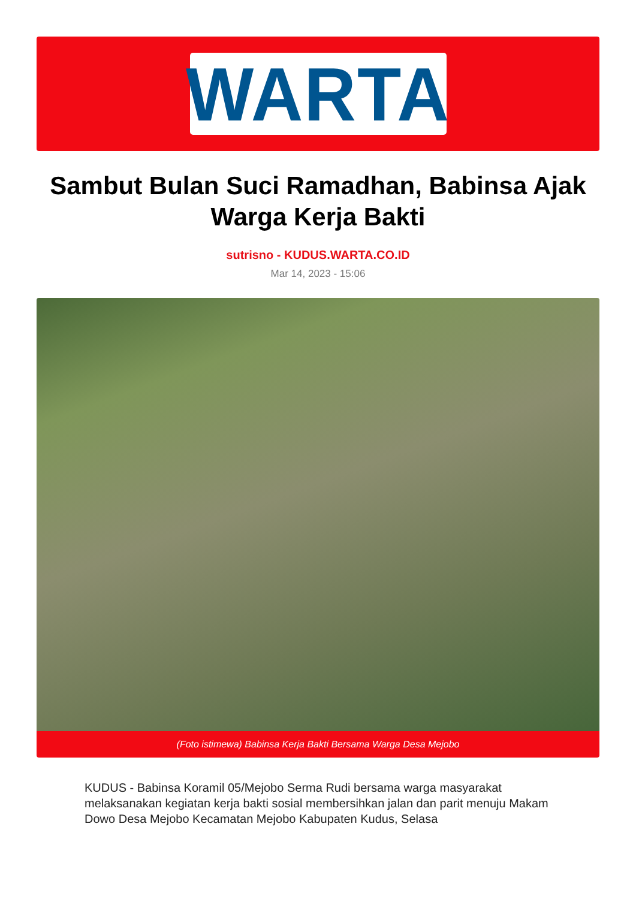WARTA
Sambut Bulan Suci Ramadhan, Babinsa Ajak Warga Kerja Bakti
sutrisno - KUDUS.WARTA.CO.ID
Mar 14, 2023 - 15:06
(Foto istimewa) Babinsa Kerja Bakti Bersama Warga Desa Mejobo
KUDUS - Babinsa Koramil 05/Mejobo Serma Rudi bersama warga masyarakat melaksanakan kegiatan kerja bakti sosial membersihkan jalan dan parit menuju Makam Dowo Desa Mejobo Kecamatan Mejobo Kabupaten Kudus, Selasa